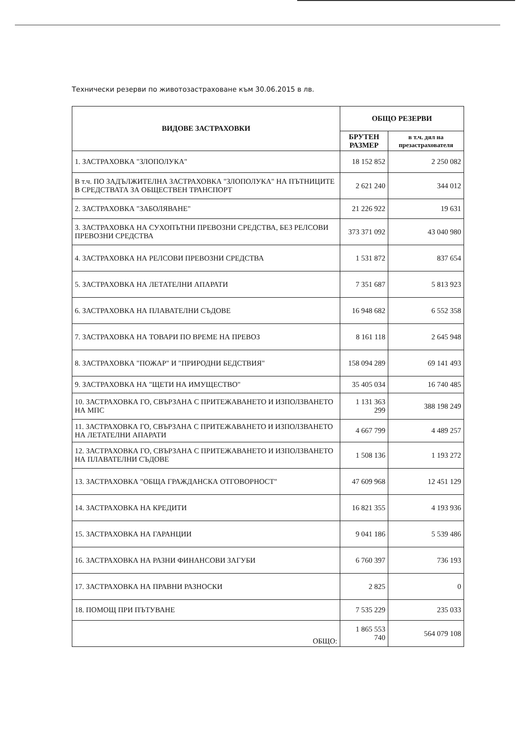Технически резерви по животозастраховане към 30.06.2015 в лв.
| ВИДОВЕ ЗАСТРАХОВКИ | ОБЩО РЕЗЕРВИ | |
| --- | --- | --- |
| | БРУТЕН РАЗМЕР | в т.ч. дял на презастрахователя |
| 1. ЗАСТРАХОВКА "ЗЛОПОЛУКА" | 18 152 852 | 2 250 082 |
| В т.ч. ПО ЗАДЪЛЖИТЕЛНА ЗАСТРАХОВКА "ЗЛОПОЛУКА" НА ПЪТНИЦИТЕ В СРЕДСТВАТА ЗА ОБЩЕСТВЕН ТРАНСПОРТ | 2 621 240 | 344 012 |
| 2. ЗАСТРАХОВКА "ЗАБОЛЯВАНЕ" | 21 226 922 | 19 631 |
| 3. ЗАСТРАХОВКА НА СУХОПЪТНИ ПРЕВОЗНИ СРЕДСТВА, БЕЗ РЕЛСОВИ ПРЕВОЗНИ СРЕДСТВА | 373 371 092 | 43 040 980 |
| 4. ЗАСТРАХОВКА НА РЕЛСОВИ ПРЕВОЗНИ СРЕДСТВА | 1 531 872 | 837 654 |
| 5. ЗАСТРАХОВКА НА ЛЕТАТЕЛНИ АПАРАТИ | 7 351 687 | 5 813 923 |
| 6. ЗАСТРАХОВКА НА ПЛАВАТЕЛНИ СЪДОВЕ | 16 948 682 | 6 552 358 |
| 7. ЗАСТРАХОВКА НА ТОВАРИ ПО ВРЕМЕ НА ПРЕВОЗ | 8 161 118 | 2 645 948 |
| 8. ЗАСТРАХОВКА "ПОЖАР" И "ПРИРОДНИ БЕДСТВИЯ" | 158 094 289 | 69 141 493 |
| 9. ЗАСТРАХОВКА НА "ЩЕТИ НА ИМУЩЕСТВО" | 35 405 034 | 16 740 485 |
| 10. ЗАСТРАХОВКА ГО, СВЪРЗАНА С ПРИТЕЖАВАНЕТО И ИЗПОЛЗВАНЕТО НА МПС | 1 131 363 299 | 388 198 249 |
| 11. ЗАСТРАХОВКА ГО, СВЪРЗАНА С ПРИТЕЖАВАНЕТО И ИЗПОЛЗВАНЕТО НА ЛЕТАТЕЛНИ АПАРАТИ | 4 667 799 | 4 489 257 |
| 12. ЗАСТРАХОВКА ГО, СВЪРЗАНА С ПРИТЕЖАВАНЕТО И ИЗПОЛЗВАНЕТО НА ПЛАВАТЕЛНИ СЪДОВЕ | 1 508 136 | 1 193 272 |
| 13. ЗАСТРАХОВКА "ОБЩА ГРАЖДАНСКА ОТГОВОРНОСТ" | 47 609 968 | 12 451 129 |
| 14. ЗАСТРАХОВКА НА КРЕДИТИ | 16 821 355 | 4 193 936 |
| 15. ЗАСТРАХОВКА НА ГАРАНЦИИ | 9 041 186 | 5 539 486 |
| 16. ЗАСТРАХОВКА НА РАЗНИ ФИНАНСОВИ ЗАГУБИ | 6 760 397 | 736 193 |
| 17. ЗАСТРАХОВКА НА ПРАВНИ РАЗНОСКИ | 2 825 | 0 |
| 18. ПОМОЩ ПРИ ПЪТУВАНЕ | 7 535 229 | 235 033 |
| ОБЩО: | 1 865 553 740 | 564 079 108 |